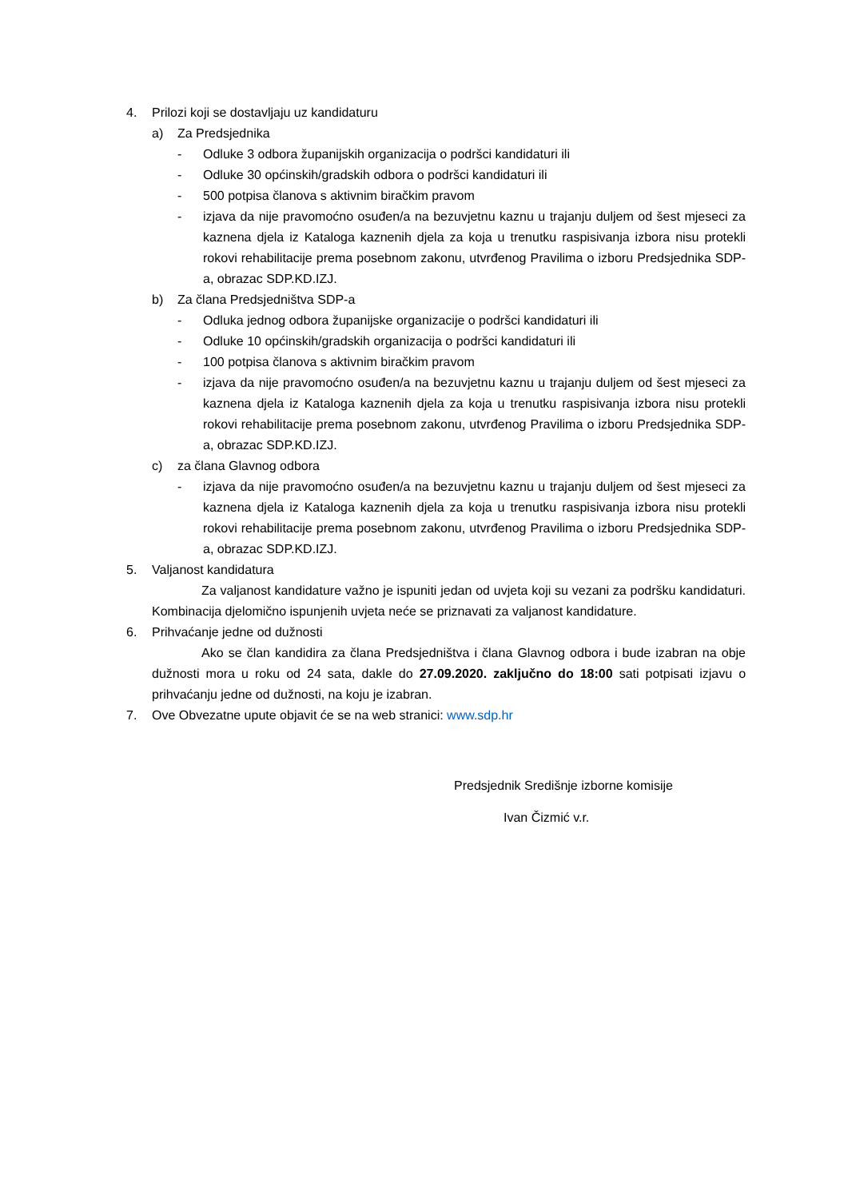4. Prilozi koji se dostavljaju uz kandidaturu
a) Za Predsjednika
- Odluke 3 odbora županijskih organizacija o podršci kandidaturi ili
- Odluke 30 općinskih/gradskih odbora o podršci kandidaturi ili
- 500 potpisa članova s aktivnim biračkim pravom
- izjava da nije pravomoćno osuđen/a na bezuvjetnu kaznu u trajanju duljem od šest mjeseci za kaznena djela iz Kataloga kaznenih djela za koja u trenutku raspisivanja izbora nisu protekli rokovi rehabilitacije prema posebnom zakonu, utvrđenog Pravilima o izboru Predsjednika SDP-a, obrazac SDP.KD.IZJ.
b) Za člana Predsjedništva SDP-a
- Odluka jednog odbora županijske organizacije o podršci kandidaturi ili
- Odluke 10 općinskih/gradskih organizacija o podršci kandidaturi ili
- 100 potpisa članova s aktivnim biračkim pravom
- izjava da nije pravomoćno osuđen/a na bezuvjetnu kaznu u trajanju duljem od šest mjeseci za kaznena djela iz Kataloga kaznenih djela za koja u trenutku raspisivanja izbora nisu protekli rokovi rehabilitacije prema posebnom zakonu, utvrđenog Pravilima o izboru Predsjednika SDP-a, obrazac SDP.KD.IZJ.
c) za člana Glavnog odbora
- izjava da nije pravomoćno osuđen/a na bezuvjetnu kaznu u trajanju duljem od šest mjeseci za kaznena djela iz Kataloga kaznenih djela za koja u trenutku raspisivanja izbora nisu protekli rokovi rehabilitacije prema posebnom zakonu, utvrđenog Pravilima o izboru Predsjednika SDP-a, obrazac SDP.KD.IZJ.
5. Valjanost kandidatura
Za valjanost kandidature važno je ispuniti jedan od uvjeta koji su vezani za podršku kandidaturi. Kombinacija djelomično ispunjenih uvjeta neće se priznavati za valjanost kandidature.
6. Prihvaćanje jedne od dužnosti
Ako se član kandidira za člana Predsjedništva i člana Glavnog odbora i bude izabran na obje dužnosti mora u roku od 24 sata, dakle do 27.09.2020. zaključno do 18:00 sati potpisati izjavu o prihvaćanju jedne od dužnosti, na koju je izabran.
7. Ove Obvezatne upute objavit će se na web stranici: www.sdp.hr
Predsjednik Središnje izborne komisije
Ivan Čizmić v.r.